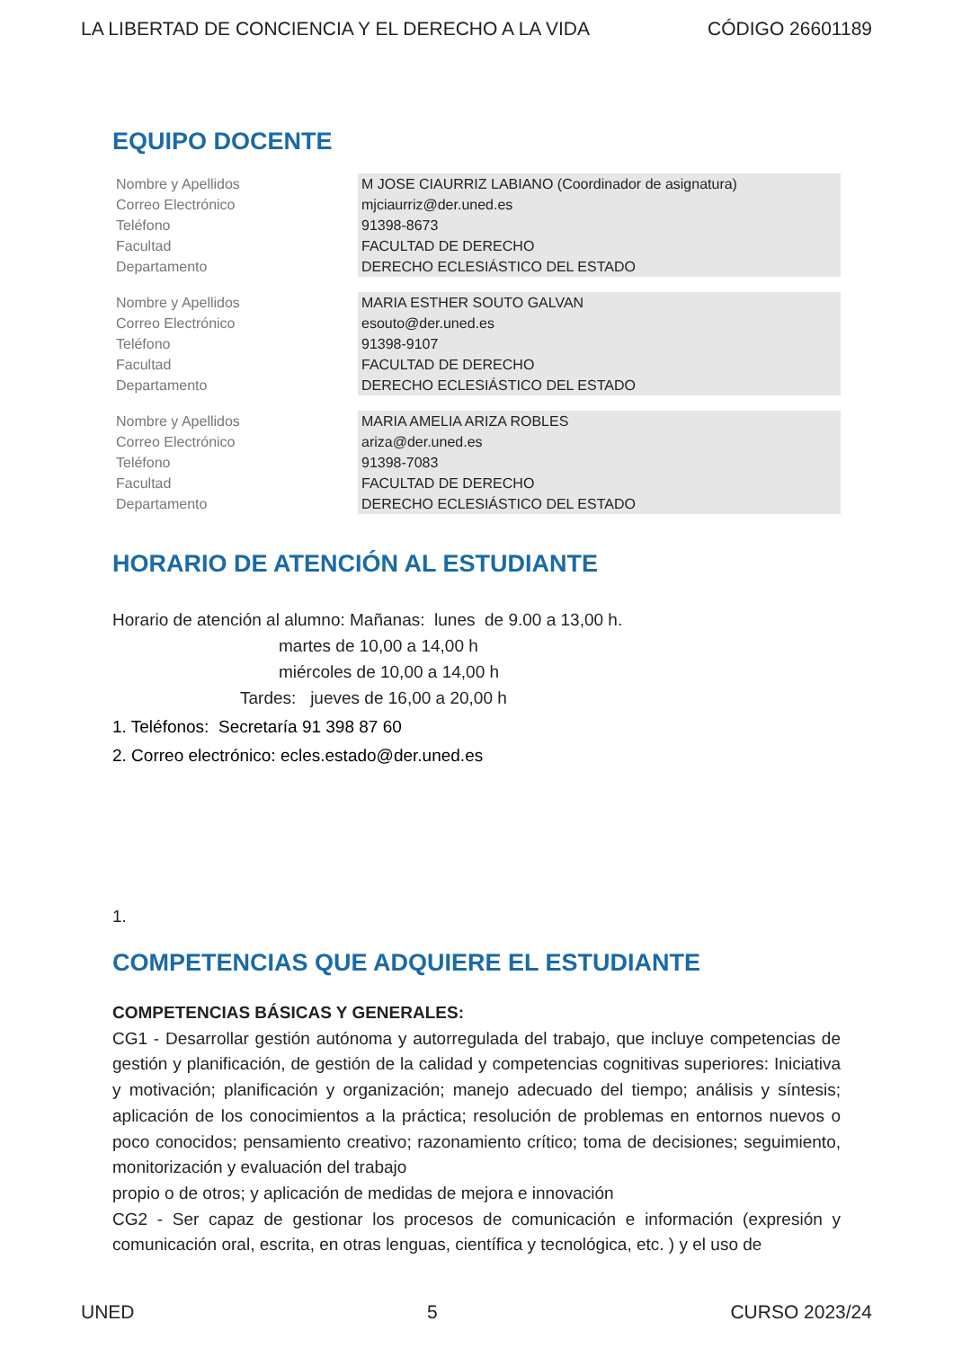LA LIBERTAD DE CONCIENCIA Y EL DERECHO A LA VIDA CÓDIGO 26601189
EQUIPO DOCENTE
| Nombre y Apellidos | M JOSE CIAURRIZ LABIANO (Coordinador de asignatura) |
| Correo Electrónico | mjciaurriz@der.uned.es |
| Teléfono | 91398-8673 |
| Facultad | FACULTAD DE DERECHO |
| Departamento | DERECHO ECLESIÁSTICO DEL ESTADO |
| Nombre y Apellidos | MARIA ESTHER SOUTO GALVAN |
| Correo Electrónico | esouto@der.uned.es |
| Teléfono | 91398-9107 |
| Facultad | FACULTAD DE DERECHO |
| Departamento | DERECHO ECLESIÁSTICO DEL ESTADO |
| Nombre y Apellidos | MARIA AMELIA ARIZA ROBLES |
| Correo Electrónico | ariza@der.uned.es |
| Teléfono | 91398-7083 |
| Facultad | FACULTAD DE DERECHO |
| Departamento | DERECHO ECLESIÁSTICO DEL ESTADO |
HORARIO DE ATENCIÓN AL ESTUDIANTE
Horario de atención al alumno: Mañanas: lunes de 9.00 a 13,00 h.
martes de 10,00 a 14,00 h
miércoles de 10,00 a 14,00 h
Tardes: jueves de 16,00 a 20,00 h
1. Teléfonos: Secretaría 91 398 87 60
2. Correo electrónico: ecles.estado@der.uned.es
1.
COMPETENCIAS QUE ADQUIERE EL ESTUDIANTE
COMPETENCIAS BÁSICAS Y GENERALES:
CG1 - Desarrollar gestión autónoma y autorregulada del trabajo, que incluye competencias de gestión y planificación, de gestión de la calidad y competencias cognitivas superiores: Iniciativa y motivación; planificación y organización; manejo adecuado del tiempo; análisis y síntesis; aplicación de los conocimientos a la práctica; resolución de problemas en entornos nuevos o poco conocidos; pensamiento creativo; razonamiento crítico; toma de decisiones; seguimiento, monitorización y evaluación del trabajo
propio o de otros; y aplicación de medidas de mejora e innovación
CG2 - Ser capaz de gestionar los procesos de comunicación e información (expresión y comunicación oral, escrita, en otras lenguas, científica y tecnológica, etc. ) y el uso de
UNED 5 CURSO 2023/24